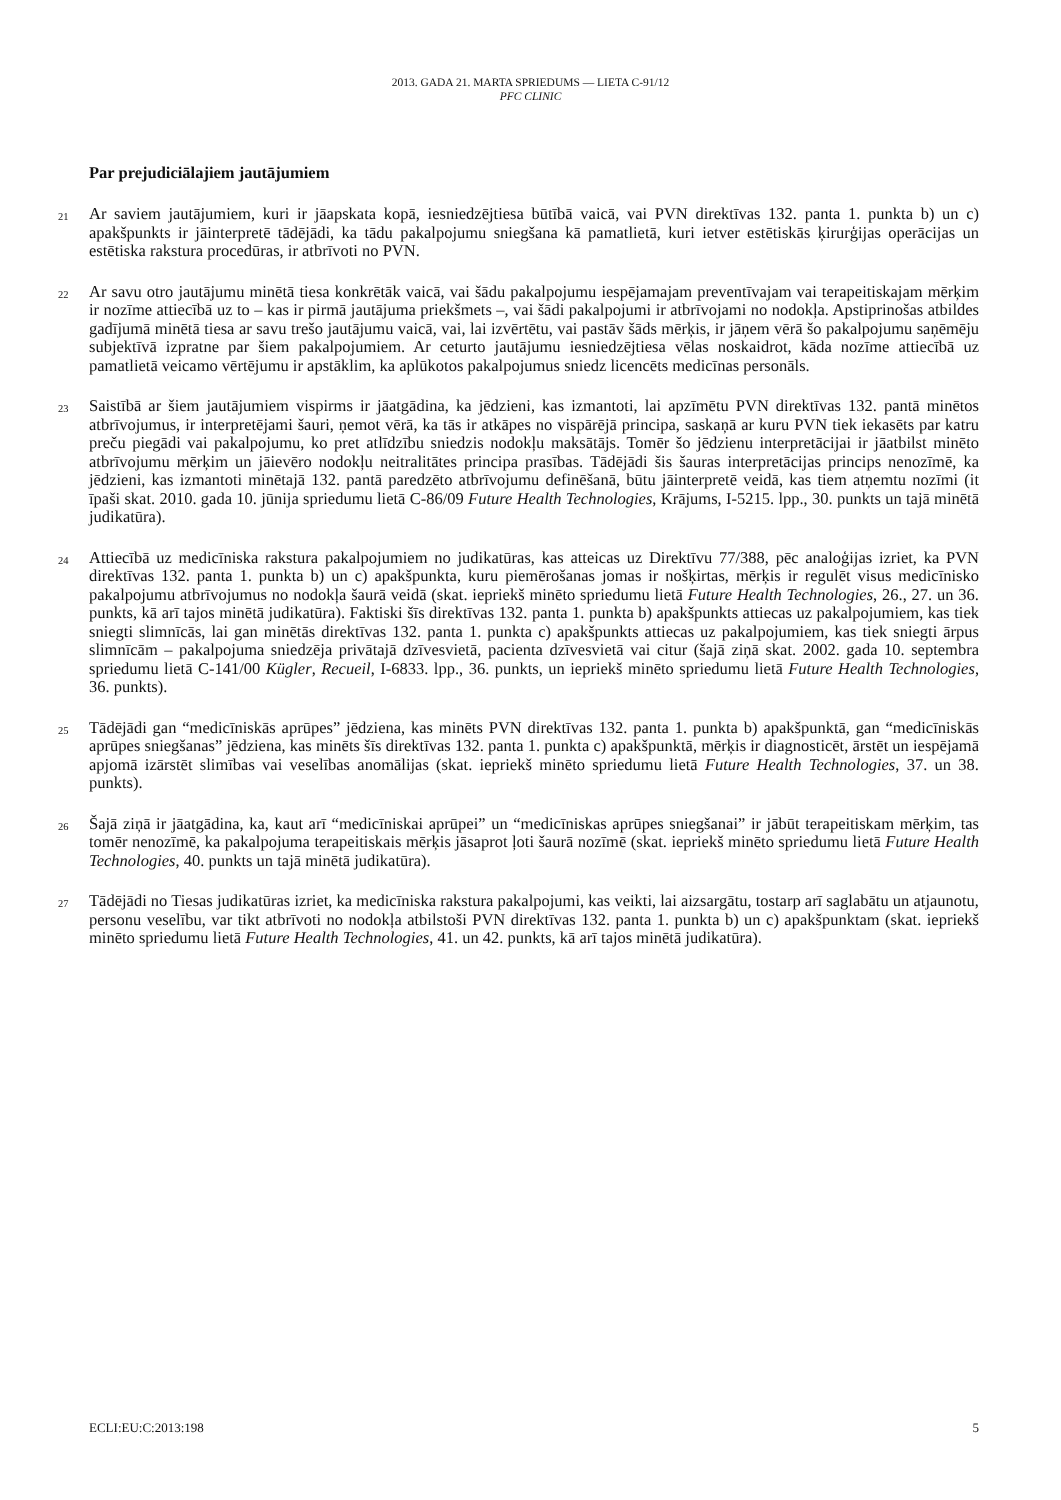2013. GADA 21. MARTA SPRIEDUMS — LIETA C-91/12
PFC CLINIC
Par prejudiciālajiem jautājumiem
21
Ar saviem jautājumiem, kuri ir jāapskata kopā, iesniedzējtiesa būtībā vaicā, vai PVN direktīvas 132. panta 1. punkta b) un c) apakšpunkts ir jāinterpretē tādējādi, ka tādu pakalpojumu sniegšana kā pamatlietā, kuri ietver estētiskās ķirurģijas operācijas un estētiska rakstura procedūras, ir atbrīvoti no PVN.
22
Ar savu otro jautājumu minētā tiesa konkrētāk vaicā, vai šādu pakalpojumu iespējamajam preventīvajam vai terapeitiskajam mērķim ir nozīme attiecībā uz to – kas ir pirmā jautājuma priekšmets –, vai šādi pakalpojumi ir atbrīvojami no nodokļa. Apstiprinošas atbildes gadījumā minētā tiesa ar savu trešo jautājumu vaicā, vai, lai izvērtētu, vai pastāv šāds mērķis, ir jāņem vērā šo pakalpojumu saņēmēju subjektīvā izpratne par šiem pakalpojumiem. Ar ceturto jautājumu iesniedzējtiesa vēlas noskaidrot, kāda nozīme attiecībā uz pamatlietā veicamo vērtējumu ir apstāklim, ka aplūkotos pakalpojumus sniedz licencēts medicīnas personāls.
23
Saistībā ar šiem jautājumiem vispirms ir jāatgādina, ka jēdzieni, kas izmantoti, lai apzīmētu PVN direktīvas 132. pantā minētos atbrīvojumus, ir interpretējami šauri, ņemot vērā, ka tās ir atkāpes no vispārējā principa, saskaņā ar kuru PVN tiek iekasēts par katru preču piegādi vai pakalpojumu, ko pret atlīdzību sniedzis nodokļu maksātājs. Tomēr šo jēdzienu interpretācijai ir jāatbilst minēto atbrīvojumu mērķim un jāievēro nodokļu neitralitātes principa prasības. Tādējādi šis šauras interpretācijas princips nenozīmē, ka jēdzieni, kas izmantoti minētajā 132. pantā paredzēto atbrīvojumu definēšanā, būtu jāinterpretē veidā, kas tiem atņemtu nozīmi (it īpaši skat. 2010. gada 10. jūnija spriedumu lietā C-86/09 Future Health Technologies, Krājums, I-5215. lpp., 30. punkts un tajā minētā judikatūra).
24
Attiecībā uz medicīniska rakstura pakalpojumiem no judikatūras, kas atteicas uz Direktīvu 77/388, pēc analoģijas izriet, ka PVN direktīvas 132. panta 1. punkta b) un c) apakšpunkta, kuru piemērošanas jomas ir nošķirtas, mērķis ir regulēt visus medicīnisko pakalpojumu atbrīvojumus no nodokļa šaurā veidā (skat. iepriekš minēto spriedumu lietā Future Health Technologies, 26., 27. un 36. punkts, kā arī tajos minētā judikatūra). Faktiski šīs direktīvas 132. panta 1. punkta b) apakšpunkts attiecas uz pakalpojumiem, kas tiek sniegti slimnīcās, lai gan minētās direktīvas 132. panta 1. punkta c) apakšpunkts attiecas uz pakalpojumiem, kas tiek sniegti ārpus slimnīcām – pakalpojuma sniedzēja privātajā dzīvesvietā, pacienta dzīvesvietā vai citur (šajā ziņā skat. 2002. gada 10. septembra spriedumu lietā C-141/00 Kügler, Recueil, I-6833. lpp., 36. punkts, un iepriekš minēto spriedumu lietā Future Health Technologies, 36. punkts).
25
Tādējādi gan “medicīniskās aprūpes” jēdziena, kas minēts PVN direktīvas 132. panta 1. punkta b) apakšpunktā, gan “medicīniskās aprūpes sniegšanas” jēdziena, kas minēts šīs direktīvas 132. panta 1. punkta c) apakšpunktā, mērķis ir diagnosticēt, ārstēt un iespējamā apjomā izārstēt slimības vai veselības anomālijas (skat. iepriekš minēto spriedumu lietā Future Health Technologies, 37. un 38. punkts).
26
Šajā ziņā ir jāatgādina, ka, kaut arī “medicīniskai aprūpei” un “medicīniskas aprūpes sniegšanai” ir jābūt terapeitiskam mērķim, tas tomēr nenozīmē, ka pakalpojuma terapeitiskais mērķis jāsaprot ļoti šaurā nozīmē (skat. iepriekš minēto spriedumu lietā Future Health Technologies, 40. punkts un tajā minētā judikatūra).
27
Tādējādi no Tiesas judikatūras izriet, ka medicīniska rakstura pakalpojumi, kas veikti, lai aizsargātu, tostarp arī saglabātu un atjaunotu, personu veselību, var tikt atbrīvoti no nodokļa atbilstoši PVN direktīvas 132. panta 1. punkta b) un c) apakšpunktam (skat. iepriekš minēto spriedumu lietā Future Health Technologies, 41. un 42. punkts, kā arī tajos minētā judikatūra).
ECLI:EU:C:2013:198 5